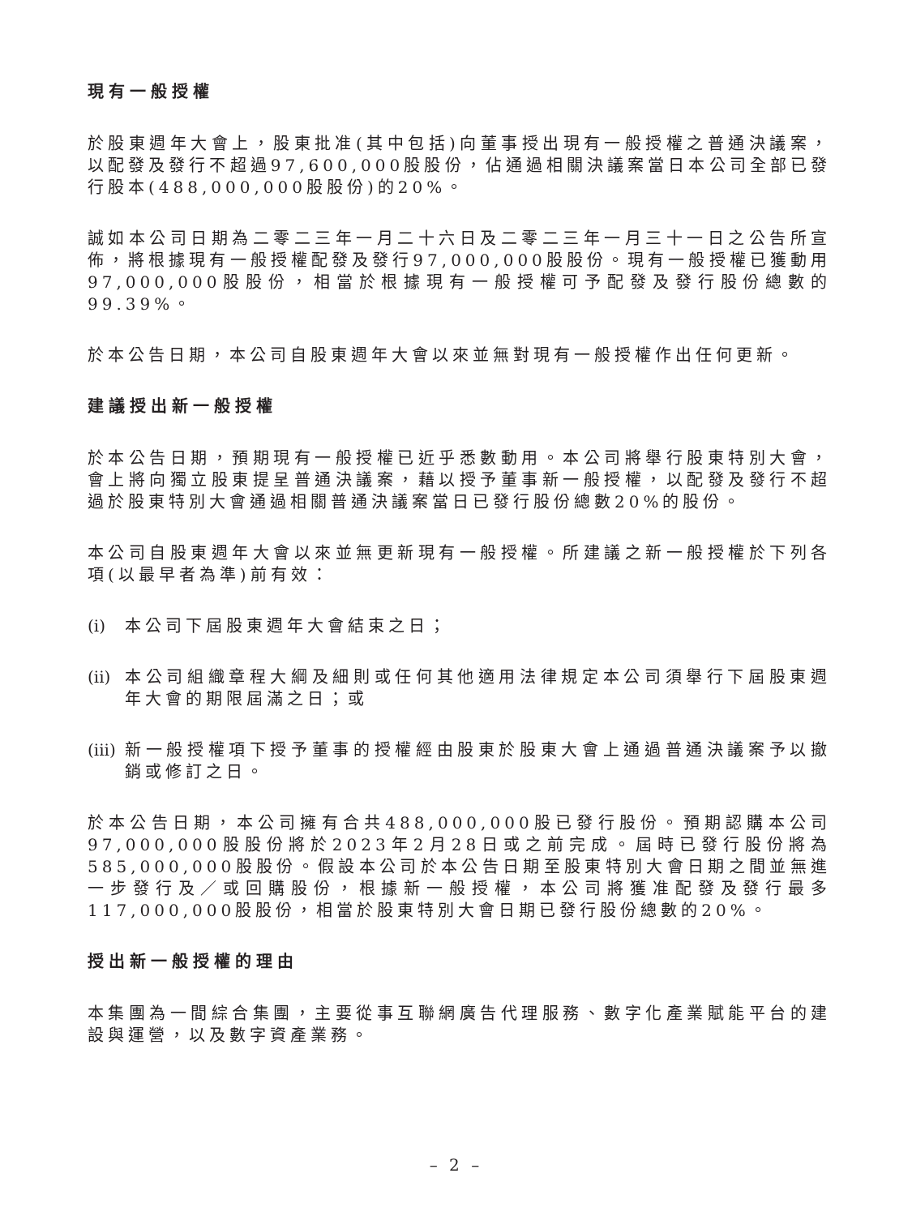現有一般授權
於股東週年大會上，股東批准(其中包括)向董事授出現有一般授權之普通決議案，以配發及發行不超過97,600,000股股份，佔通過相關決議案當日本公司全部已發行股本(488,000,000股股份)的20%。
誠如本公司日期為二零二三年一月二十六日及二零二三年一月三十一日之公告所宣佈，將根據現有一般授權配發及發行97,000,000股股份。現有一般授權已獲動用97,000,000股股份，相當於根據現有一般授權可予配發及發行股份總數的99.39%。
於本公告日期，本公司自股東週年大會以來並無對現有一般授權作出任何更新。
建議授出新一般授權
於本公告日期，預期現有一般授權已近乎悉數動用。本公司將舉行股東特別大會，會上將向獨立股東提呈普通決議案，藉以授予董事新一般授權，以配發及發行不超過於股東特別大會通過相關普通決議案當日已發行股份總數20%的股份。
本公司自股東週年大會以來並無更新現有一般授權。所建議之新一般授權於下列各項(以最早者為準)前有效：
(i) 本公司下屆股東週年大會結束之日；
(ii) 本公司組織章程大綱及細則或任何其他適用法律規定本公司須舉行下屆股東週年大會的期限屆滿之日；或
(iii) 新一般授權項下授予董事的授權經由股東於股東大會上通過普通決議案予以撤銷或修訂之日。
於本公告日期，本公司擁有合共488,000,000股已發行股份。預期認購本公司97,000,000股股份將於2023年2月28日或之前完成。屆時已發行股份將為585,000,000股股份。假設本公司於本公告日期至股東特別大會日期之間並無進一步發行及／或回購股份，根據新一般授權，本公司將獲准配發及發行最多117,000,000股股份，相當於股東特別大會日期已發行股份總數的20%。
授出新一般授權的理由
本集團為一間綜合集團，主要從事互聯網廣告代理服務、數字化產業賦能平台的建設與運營，以及數字資產業務。
– 2 –